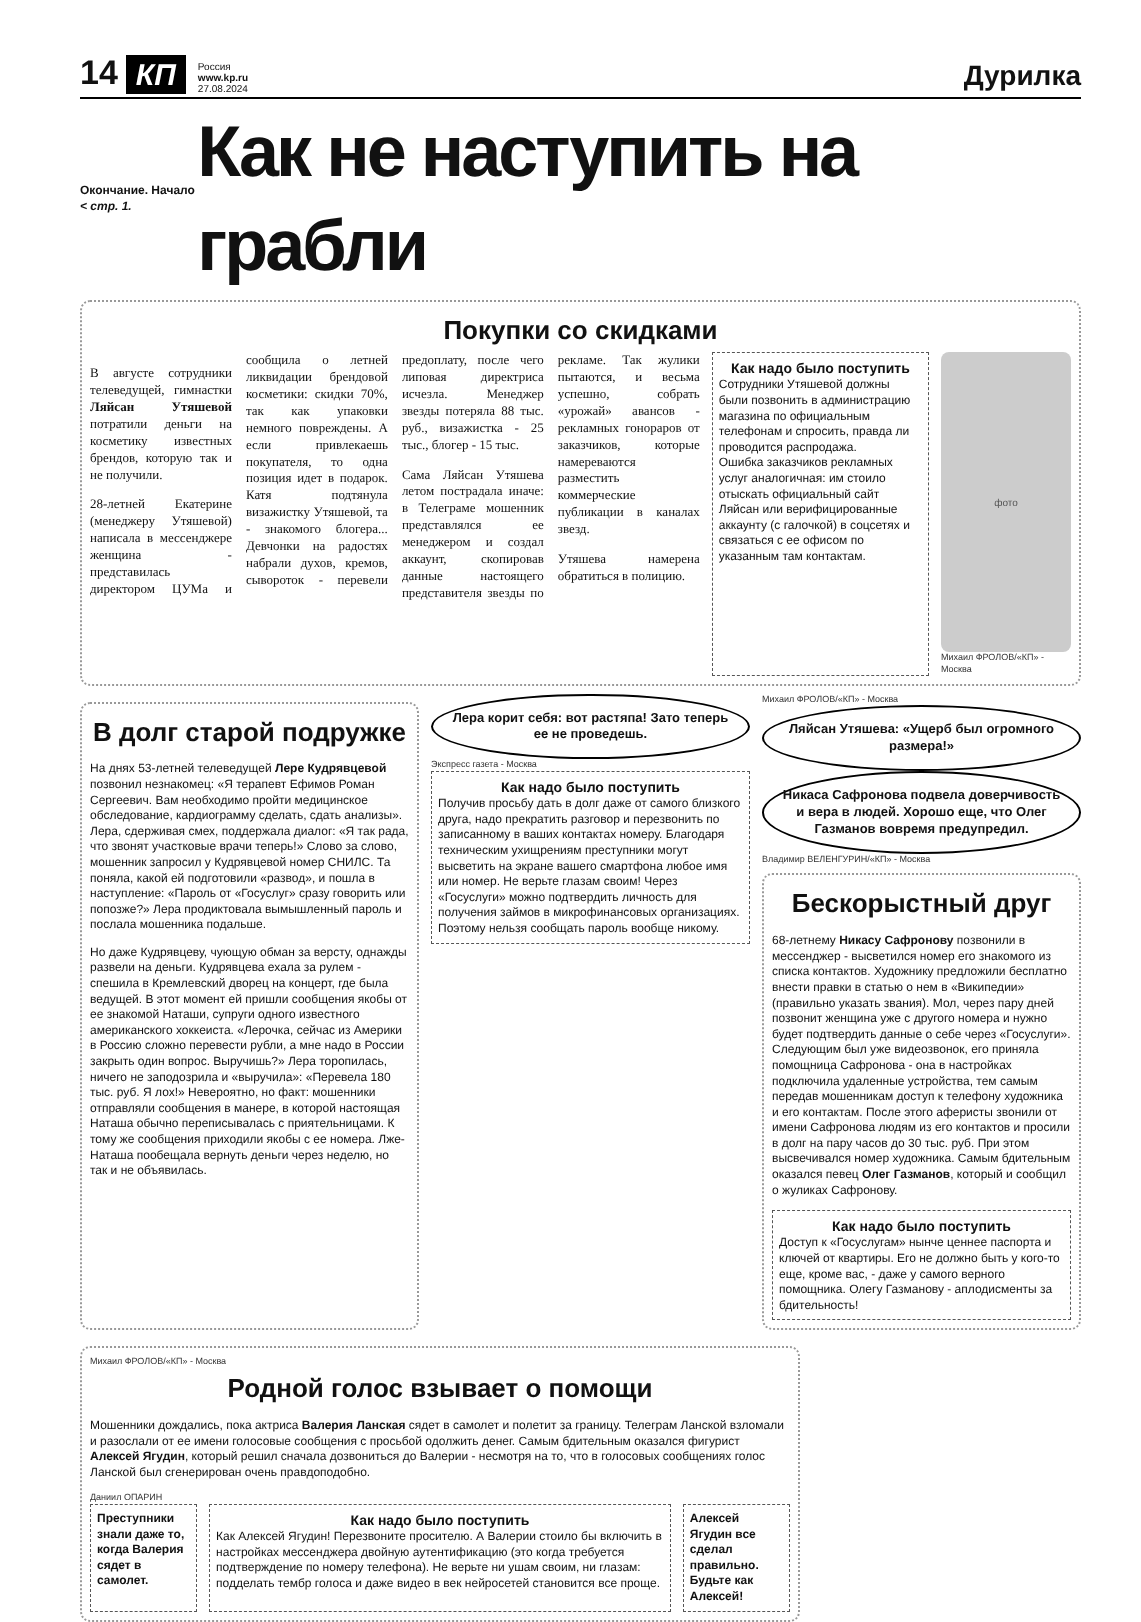14 КП Россия
www.kp.ru
27.08.2024 Дурилка
Окончание. Начало
< стр. 1.
Как не наступить на грабли
Покупки со скидками
В августе сотрудники телеведущей, гимнастки Ляйсан Утяшевой потратили деньги на косметику известных брендов, которую так и не получили.
28-летней Екатерине (менеджеру Утяшевой) написала в мессенджере женщина - представилась директором ЦУМа и сообщила о летней ликвидации брендовой косметики: скидки 70%, так как упаковки немного повреждены. А если привлекаешь покупателя, то одна позиция идет в подарок. Катя подтянула визажистку Утяшевой, та - знакомого блогера... Девчонки на радостях набрали духов, кремов, сывороток - перевели предоплату, после чего липовая директриса исчезла. Менеджер звезды потеряла 88 тыс. руб., визажистка - 25 тыс., блогер - 15 тыс.
Сама Ляйсан Утяшева летом пострадала иначе: в Телеграме мошенник представлялся ее менеджером и создал аккаунт, скопировав данные настоящего представителя звезды по рекламе. Так жулики пытаются, и весьма успешно, собрать «урожай» авансов - рекламных гонораров от заказчиков, которые намереваются разместить коммерческие публикации в каналах звезд.
Утяшева намерена обратиться в полицию.
Как надо было поступить
Сотрудники Утяшевой должны были позвонить в администрацию магазина по официальным телефонам и спросить, правда ли проводится распродажа.
Ошибка заказчиков рекламных услуг аналогичная: им стоило отыскать официальный сайт Ляйсан или верифицированные аккаунту (с галочкой) в соцсетях и связаться с ее офисом по указанным там контактам.
фото
Михаил ФРОЛОВ/«КП» - Москва
В долг старой подружке
На днях 53-летней телеведущей Лере Кудрявцевой позвонил незнакомец: «Я терапевт Ефимов Роман Сергеевич. Вам необходимо пройти медицинское обследование, кардиограмму сделать, сдать анализы». Лера, сдерживая смех, поддержала диалог: «Я так рада, что звонят участковые врачи теперь!» Слово за слово, мошенник запросил у Кудрявцевой номер СНИЛС. Та поняла, какой ей подготовили «развод», и пошла в наступление: «Пароль от «Госуслуг» сразу говорить или попозже?» Лера продиктовала вымышленный пароль и послала мошенника подальше.
Но даже Кудрявцеву, чующую обман за версту, однажды развели на деньги. Кудрявцева ехала за рулем - спешила в Кремлевский дворец на концерт, где была ведущей. В этот момент ей пришли сообщения якобы от ее знакомой Наташи, супруги одного известного американского хоккеиста. «Лерочка, сейчас из Америки в Россию сложно перевести рубли, а мне надо в России закрыть один вопрос. Выручишь?» Лера торопилась, ничего не заподозрила и «выручила»: «Перевела 180 тыс. руб. Я лох!» Невероятно, но факт: мошенники отправляли сообщения в манере, в которой настоящая Наташа обычно переписывалась с приятельницами. К тому же сообщения приходили якобы с ее номера. Лже-Наташа пообещала вернуть деньги через неделю, но так и не объявилась.
Лера корит себя: вот растяпа! Зато теперь ее не проведешь.
Экспресс газета - Москва
Как надо было поступить
Получив просьбу дать в долг даже от самого близкого друга, надо прекратить разговор и перезвонить по записанному в ваших контактах номеру. Благодаря техническим ухищрениям преступники могут высветить на экране вашего смартфона любое имя или номер. Не верьте глазам своим! Через «Госуслуги» можно подтвердить личность для получения займов в микрофинансовых организациях. Поэтому нельзя сообщать пароль вообще никому.
Михаил ФРОЛОВ/«КП» - Москва
Ляйсан Утяшева: «Ущерб был огромного размера!»
Никаса Сафронова подвела доверчивость и вера в людей. Хорошо еще, что Олег Газманов вовремя предупредил.
Владимир ВЕЛЕНГУРИН/«КП» - Москва
Бескорыстный друг
68-летнему Никасу Сафронову позвонили в мессенджер - высветился номер его знакомого из списка контактов. Художнику предложили бесплатно внести правки в статью о нем в «Википедии» (правильно указать звания). Мол, через пару дней позвонит женщина уже с другого номера и нужно будет подтвердить данные о себе через «Госуслуги». Следующим был уже видеозвонок, его приняла помощница Сафронова - она в настройках подключила удаленные устройства, тем самым передав мошенникам доступ к телефону художника и его контактам. После этого аферисты звонили от имени Сафронова людям из его контактов и просили в долг на пару часов до 30 тыс. руб. При этом высвечивался номер художника. Самым бдительным оказался певец Олег Газманов, который и сообщил о жуликах Сафронову.
Как надо было поступить
Доступ к «Госуслугам» нынче ценнее паспорта и ключей от квартиры. Его не должно быть у кого-то еще, кроме вас, - даже у самого верного помощника. Олегу Газманову - аплодисменты за бдительность!
Михаил ФРОЛОВ/«КП» - Москва
Родной голос взывает о помощи
Мошенники дождались, пока актриса Валерия Ланская сядет в самолет и полетит за границу. Телеграм Ланской взломали и разослали от ее имени голосовые сообщения с просьбой одолжить денег. Самым бдительным оказался фигурист Алексей Ягудин, который решил сначала дозвониться до Валерии - несмотря на то, что в голосовых сообщениях голос Ланской был сгенерирован очень правдоподобно.
Даниил ОПАРИН
Преступники знали даже то, когда Валерия сядет в самолет.
Как надо было поступить
Как Алексей Ягудин! Перезвоните просителю. А Валерии стоило бы включить в настройках мессенджера двойную аутентификацию (это когда требуется подтверждение по номеру телефона). Не верьте ни ушам своим, ни глазам: подделать тембр голоса и даже видео в век нейросетей становится все проще.
Алексей Ягудин все сделал правильно. Будьте как Алексей!